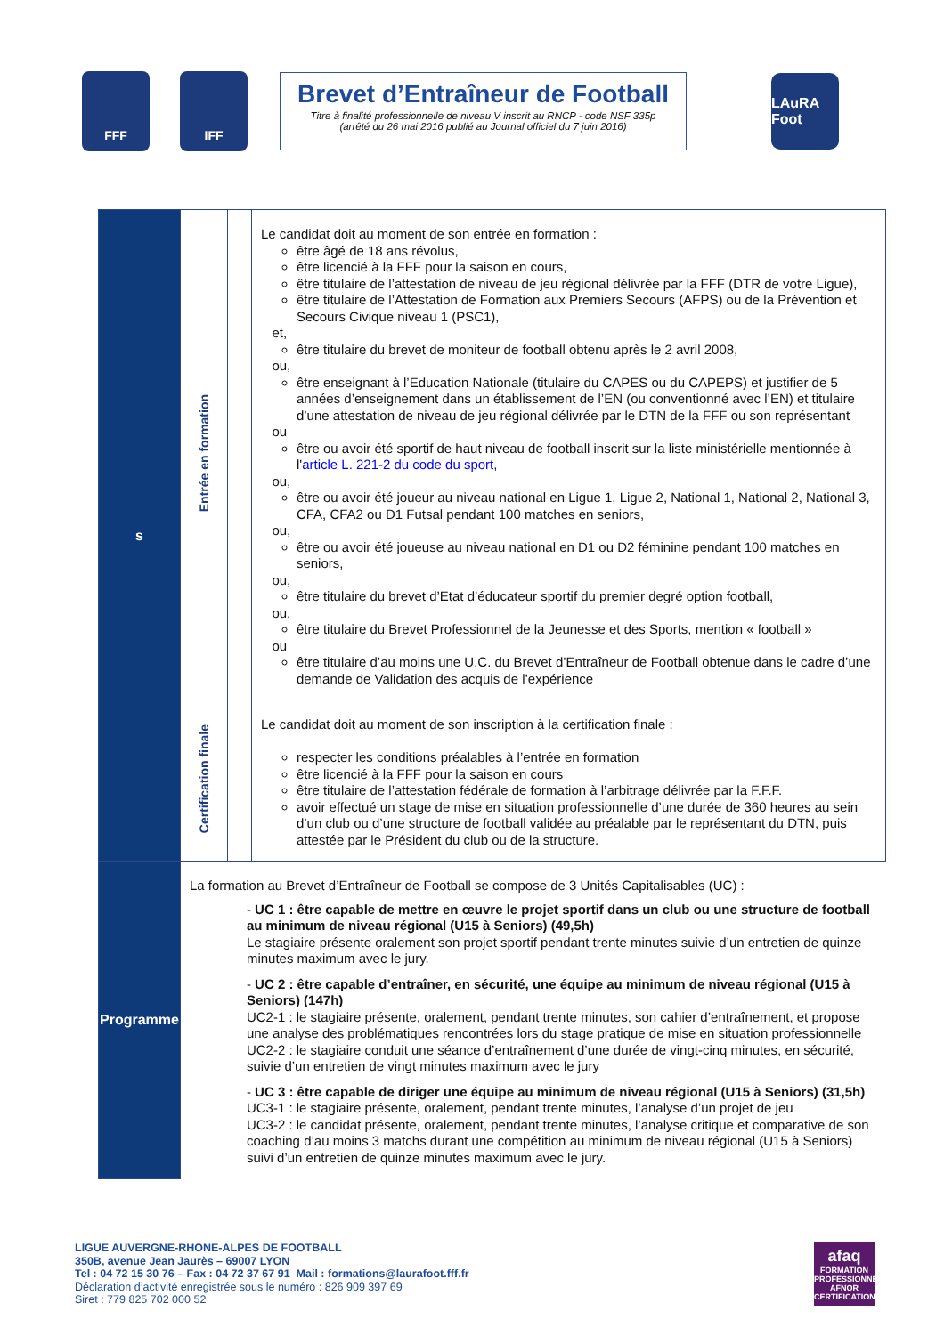FFF IFF
Brevet d’Entraîneur de Football
Titre à finalité professionnelle de niveau V inscrit au RNCP - code NSF 335p
(arrêté du 26 mai 2016 publié au Journal officiel du 7 juin 2016)
LAuRA Foot
| s | Entrée en formation | | Le candidat doit au moment de son entrée en formation : être âgé de 18 ans révolus, être licencié à la FFF pour la saison en cours, être titulaire de l’attestation de niveau de jeu régional délivrée par la FFF (DTR de votre Ligue), être titulaire de l’Attestation de Formation aux Premiers Secours (AFPS) ou de la Prévention et Secours Civique niveau 1 (PSC1), et, être titulaire du brevet de moniteur de football obtenu après le 2 avril 2008, ou, être enseignant à l’Education Nationale (titulaire du CAPES ou du CAPEPS) et justifier de 5 années d’enseignement dans un établissement de l’EN (ou conventionné avec l’EN) et titulaire d’une attestation de niveau de jeu régional délivrée par le DTN de la FFF ou son représentant ou être ou avoir été sportif de haut niveau de football inscrit sur la liste ministérielle mentionnée à l' article L. 221-2 du code du sport , ou, être ou avoir été joueur au niveau national en Ligue 1, Ligue 2, National 1, National 2, National 3, CFA, CFA2 ou D1 Futsal pendant 100 matches en seniors, ou, être ou avoir été joueuse au niveau national en D1 ou D2 féminine pendant 100 matches en seniors, ou, être titulaire du brevet d’Etat d’éducateur sportif du premier degré option football, ou, être titulaire du Brevet Professionnel de la Jeunesse et des Sports, mention « football » ou être titulaire d’au moins une U.C. du Brevet d’Entraîneur de Football obtenue dans le cadre d’une demande de Validation des acquis de l’expérience |
| | Certification finale | | Le candidat doit au moment de son inscription à la certification finale : respecter les conditions préalables à l’entrée en formation être licencié à la FFF pour la saison en cours être titulaire de l’attestation fédérale de formation à l’arbitrage délivrée par la F.F.F. avoir effectué un stage de mise en situation professionnelle d’une durée de 360 heures au sein d’un club ou d’une structure de football validée au préalable par le représentant du DTN, puis attestée par le Président du club ou de la structure. |
| Programme | La formation au Brevet d’Entraîneur de Football se compose de 3 Unités Capitalisables (UC) : - UC 1 : être capable de mettre en œuvre le projet sportif dans un club ou une structure de football au minimum de niveau régional (U15 à Seniors) (49,5h) Le stagiaire présente oralement son projet sportif pendant trente minutes suivie d’un entretien de quinze minutes maximum avec le jury. - UC 2 : être capable d’entraîner, en sécurité, une équipe au minimum de niveau régional (U15 à Seniors) (147h) UC2-1 : le stagiaire présente, oralement, pendant trente minutes, son cahier d’entraînement, et propose une analyse des problématiques rencontrées lors du stage pratique de mise en situation professionnelle UC2-2 : le stagiaire conduit une séance d’entraînement d’une durée de vingt-cinq minutes, en sécurité, suivie d’un entretien de vingt minutes maximum avec le jury - UC 3 : être capable de diriger une équipe au minimum de niveau régional (U15 à Seniors) (31,5h) UC3-1 : le stagiaire présente, oralement, pendant trente minutes, l’analyse d’un projet de jeu UC3-2 : le candidat présente, oralement, pendant trente minutes, l’analyse critique et comparative de son coaching d’au moins 3 matchs durant une compétition au minimum de niveau régional (U15 à Seniors) suivi d’un entretien de quinze minutes maximum avec le jury. | | |
LIGUE AUVERGNE-RHONE-ALPES DE FOOTBALL
350B, avenue Jean Jaurès – 69007 LYON
Tel : 04 72 15 30 76 – Fax : 04 72 37 67 91 Mail : formations@laurafoot.fff.fr
Déclaration d’activité enregistrée sous le numéro : 826 909 397 69
Siret : 779 825 702 000 52
afaq
FORMATION PROFESSIONNELLE
AFNOR CERTIFICATION